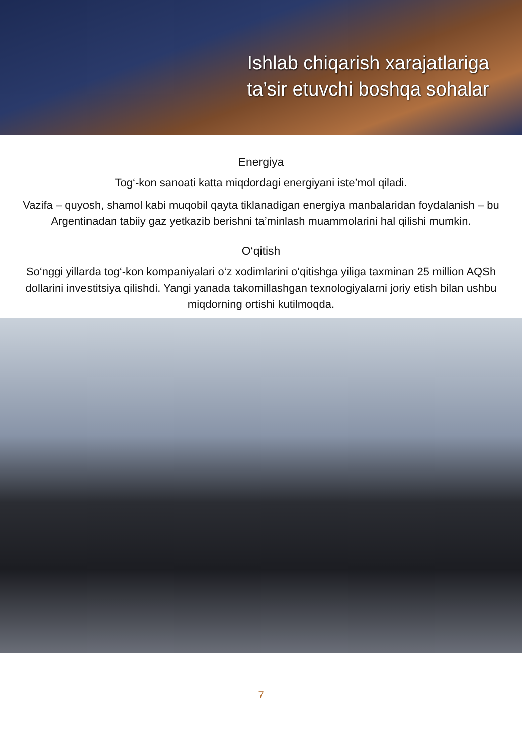Ishlab chiqarish xarajatlariga
ta’sir etuvchi boshqa sohalar
Energiya
Tog‘-kon sanoati katta miqdordagi energiyani iste’mol qiladi.
Vazifa – quyosh, shamol kabi muqobil qayta tiklanadigan energiya manbalaridan foydalanish – bu Argentinadan tabiiy gaz yetkazib berishni ta’minlash muammolarini hal qilishi mumkin.
O‘qitish
So‘nggi yillarda tog‘-kon kompaniyalari o‘z xodimlarini o‘qitishga yiliga taxminan 25 million AQSh dollarini investitsiya qilishdi. Yangi yanada takomillashgan texnologiyalarni joriy etish bilan ushbu miqdorning ortishi kutilmoqda.
7